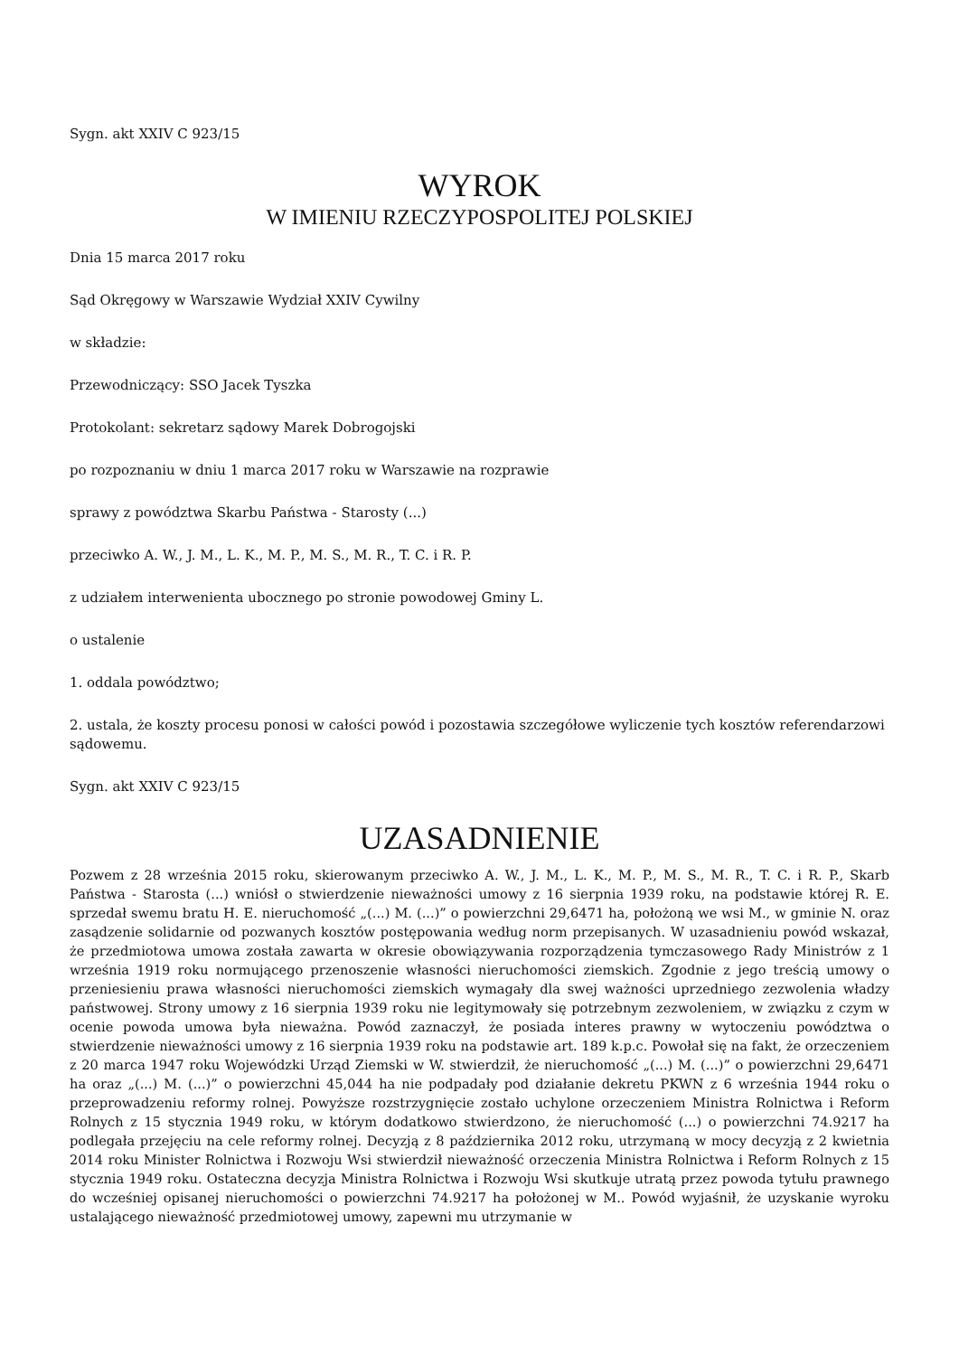Sygn. akt XXIV C 923/15
WYROK
W IMIENIU RZECZYPOSPOLITEJ POLSKIEJ
Dnia 15 marca 2017 roku
Sąd Okręgowy w Warszawie Wydział XXIV Cywilny
w składzie:
Przewodniczący: SSO Jacek Tyszka
Protokolant: sekretarz sądowy Marek Dobrogojski
po rozpoznaniu w dniu 1 marca 2017 roku w Warszawie na rozprawie
sprawy z powództwa Skarbu Państwa - Starosty (...)
przeciwko A. W., J. M., L. K., M. P., M. S., M. R., T. C. i R. P.
z udziałem interwenienta ubocznego po stronie powodowej Gminy L.
o ustalenie
1. oddala powództwo;
2. ustala, że koszty procesu ponosi w całości powód i pozostawia szczegółowe wyliczenie tych kosztów referendarzowi sądowemu.
Sygn. akt XXIV C 923/15
UZASADNIENIE
Pozwem z 28 września 2015 roku, skierowanym przeciwko A. W., J. M., L. K., M. P., M. S., M. R., T. C. i R. P., Skarb Państwa - Starosta (...) wniósł o stwierdzenie nieważności umowy z 16 sierpnia 1939 roku, na podstawie której R. E. sprzedał swemu bratu H. E. nieruchomość „(...) M. (...)” o powierzchni 29,6471 ha, położoną we wsi M., w gminie N. oraz zasądzenie solidarnie od pozwanych kosztów postępowania według norm przepisanych. W uzasadnieniu powód wskazał, że przedmiotowa umowa została zawarta w okresie obowiązywania rozporządzenia tymczasowego Rady Ministrów z 1 września 1919 roku normującego przenoszenie własności nieruchomości ziemskich. Zgodnie z jego treścią umowy o przeniesieniu prawa własności nieruchomości ziemskich wymagały dla swej ważności uprzedniego zezwolenia władzy państwowej. Strony umowy z 16 sierpnia 1939 roku nie legitymowały się potrzebnym zezwoleniem, w związku z czym w ocenie powoda umowa była nieważna. Powód zaznaczył, że posiada interes prawny w wytoczeniu powództwa o stwierdzenie nieważności umowy z 16 sierpnia 1939 roku na podstawie art. 189 k.p.c. Powołał się na fakt, że orzeczeniem z 20 marca 1947 roku Wojewódzki Urząd Ziemski w W. stwierdził, że nieruchomość „(...) M. (...)” o powierzchni 29,6471 ha oraz „(...) M. (...)” o powierzchni 45,044 ha nie podpadały pod działanie dekretu PKWN z 6 września 1944 roku o przeprowadzeniu reformy rolnej. Powyższe rozstrzygnięcie zostało uchylone orzeczeniem Ministra Rolnictwa i Reform Rolnych z 15 stycznia 1949 roku, w którym dodatkowo stwierdzono, że nieruchomość (...) o powierzchni 74.9217 ha podlegała przejęciu na cele reformy rolnej. Decyzją z 8 października 2012 roku, utrzymaną w mocy decyzją z 2 kwietnia 2014 roku Minister Rolnictwa i Rozwoju Wsi stwierdził nieważność orzeczenia Ministra Rolnictwa i Reform Rolnych z 15 stycznia 1949 roku. Ostateczna decyzja Ministra Rolnictwa i Rozwoju Wsi skutkuje utratą przez powoda tytułu prawnego do wcześniej opisanej nieruchomości o powierzchni 74.9217 ha położonej w M.. Powód wyjaśnił, że uzyskanie wyroku ustalającego nieważność przedmiotowej umowy, zapewni mu utrzymanie w